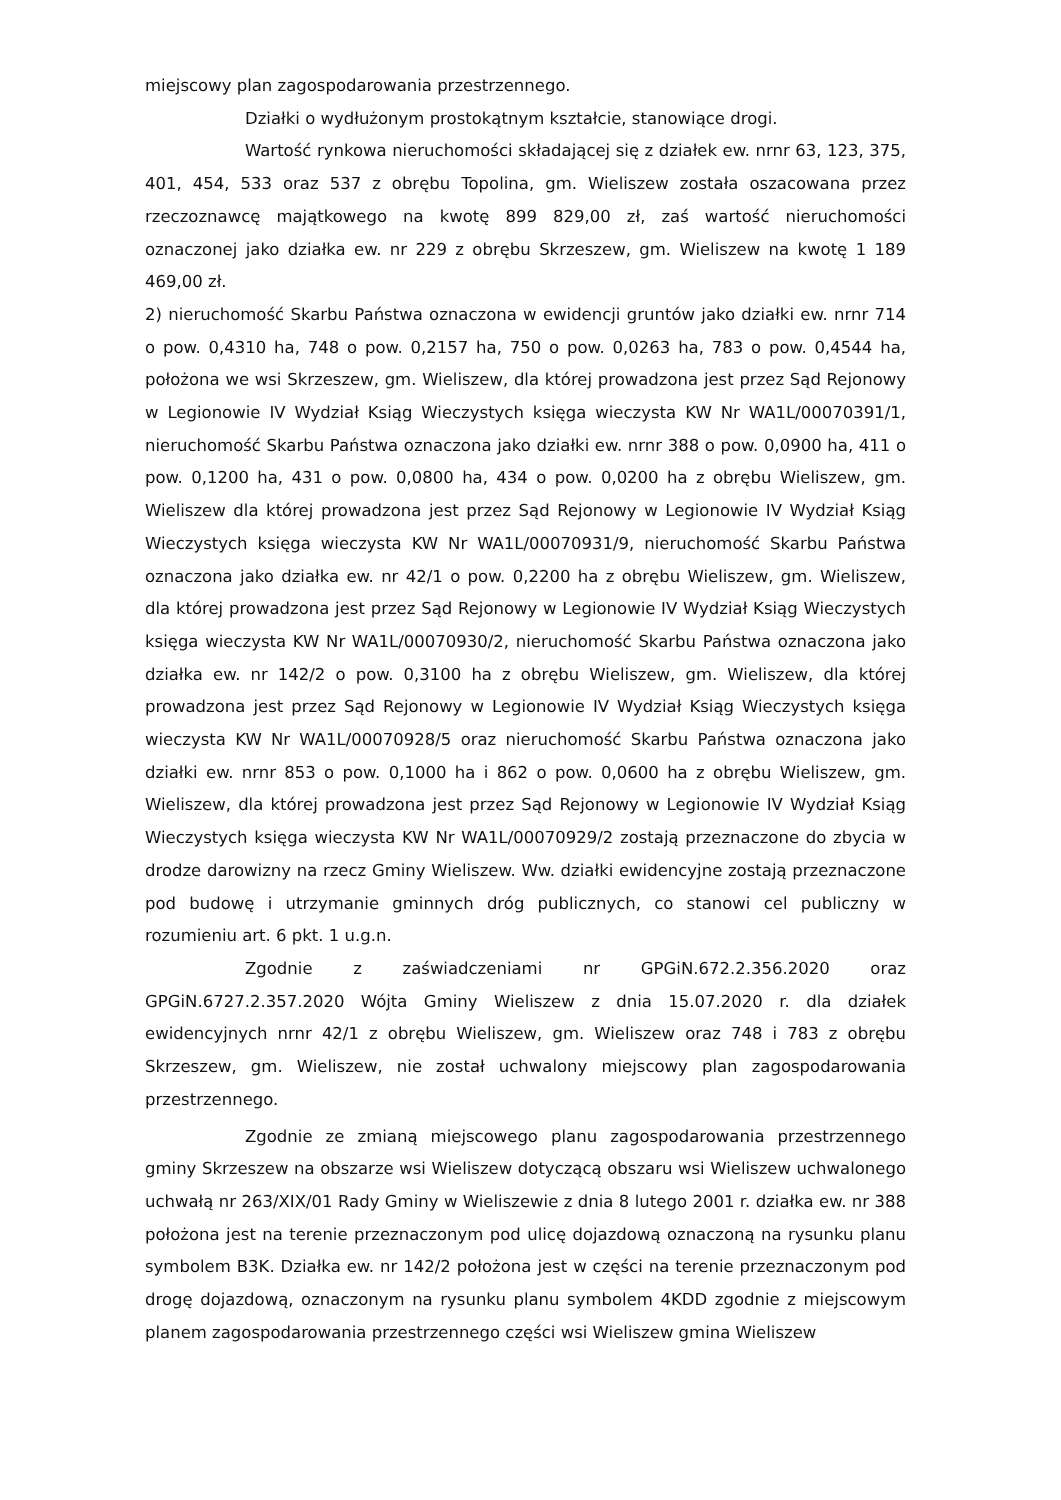miejscowy plan zagospodarowania przestrzennego.
Działki o wydłużonym prostokątnym kształcie, stanowiące drogi.
Wartość rynkowa nieruchomości składającej się z działek ew. nrnr 63, 123, 375, 401, 454, 533 oraz 537 z obrębu Topolina, gm. Wieliszew została oszacowana przez rzeczoznawcę majątkowego na kwotę 899 829,00 zł, zaś wartość nieruchomości oznaczonej jako działka ew. nr 229 z obrębu Skrzeszew, gm. Wieliszew na kwotę 1 189 469,00 zł.
2) nieruchomość Skarbu Państwa oznaczona w ewidencji gruntów jako działki ew. nrnr 714 o pow. 0,4310 ha, 748 o pow. 0,2157 ha, 750 o pow. 0,0263 ha, 783 o pow. 0,4544 ha, położona we wsi Skrzeszew, gm. Wieliszew, dla której prowadzona jest przez Sąd Rejonowy w Legionowie IV Wydział Ksiąg Wieczystych księga wieczysta KW Nr WA1L/00070391/1, nieruchomość Skarbu Państwa oznaczona jako działki ew. nrnr 388 o pow. 0,0900 ha, 411 o pow. 0,1200 ha, 431 o pow. 0,0800 ha, 434 o pow. 0,0200 ha z obrębu Wieliszew, gm. Wieliszew dla której prowadzona jest przez Sąd Rejonowy w Legionowie IV Wydział Ksiąg Wieczystych księga wieczysta KW Nr WA1L/00070931/9, nieruchomość Skarbu Państwa oznaczona jako działka ew. nr 42/1 o pow. 0,2200 ha z obrębu Wieliszew, gm. Wieliszew, dla której prowadzona jest przez Sąd Rejonowy w Legionowie IV Wydział Ksiąg Wieczystych księga wieczysta KW Nr WA1L/00070930/2, nieruchomość Skarbu Państwa oznaczona jako działka ew. nr 142/2 o pow. 0,3100 ha z obrębu Wieliszew, gm. Wieliszew, dla której prowadzona jest przez Sąd Rejonowy w Legionowie IV Wydział Ksiąg Wieczystych księga wieczysta KW Nr WA1L/00070928/5 oraz nieruchomość Skarbu Państwa oznaczona jako działki ew. nrnr 853 o pow. 0,1000 ha i 862 o pow. 0,0600 ha z obrębu Wieliszew, gm. Wieliszew, dla której prowadzona jest przez Sąd Rejonowy w Legionowie IV Wydział Ksiąg Wieczystych księga wieczysta KW Nr WA1L/00070929/2 zostają przeznaczone do zbycia w drodze darowizny na rzecz Gminy Wieliszew. Ww. działki ewidencyjne zostają przeznaczone pod budowę i utrzymanie gminnych dróg publicznych, co stanowi cel publiczny w rozumieniu art. 6 pkt. 1 u.g.n.
Zgodnie z zaświadczeniami nr GPGiN.672.2.356.2020 oraz GPGiN.6727.2.357.2020 Wójta Gminy Wieliszew z dnia 15.07.2020 r. dla działek ewidencyjnych nrnr 42/1 z obrębu Wieliszew, gm. Wieliszew oraz 748 i 783 z obrębu Skrzeszew, gm. Wieliszew, nie został uchwalony miejscowy plan zagospodarowania przestrzennego.
Zgodnie ze zmianą miejscowego planu zagospodarowania przestrzennego gminy Skrzeszew na obszarze wsi Wieliszew dotyczącą obszaru wsi Wieliszew uchwalonego uchwałą nr 263/XIX/01 Rady Gminy w Wieliszewie z dnia 8 lutego 2001 r. działka ew. nr 388 położona jest na terenie przeznaczonym pod ulicę dojazdową oznaczoną na rysunku planu symbolem B3K. Działka ew. nr 142/2 położona jest w części na terenie przeznaczonym pod drogę dojazdową, oznaczonym na rysunku planu symbolem 4KDD zgodnie z miejscowym planem zagospodarowania przestrzennego części wsi Wieliszew gmina Wieliszew